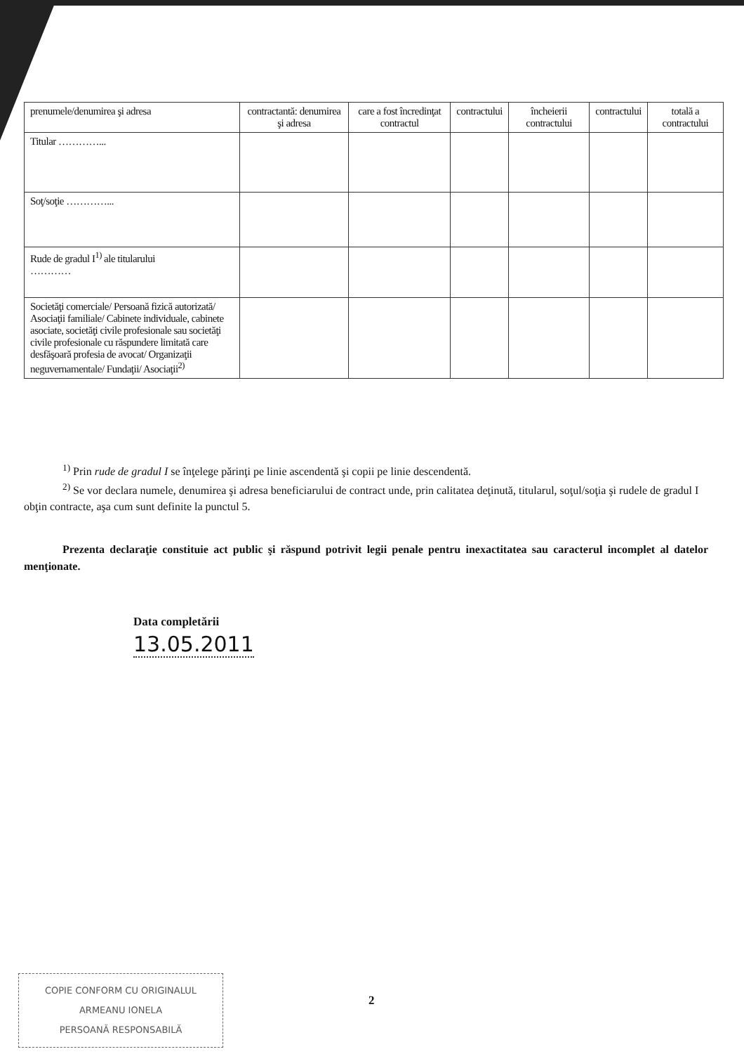| prenumele/denumirea şi adresa | contractantă: denumirea şi adresa | care a fost încredinţat contractul | contractului | încheierii contractului | contractului | totală a contractului |
| Titular …………... | | | | | | |
| Soţ/soţie …………... | | | | | | |
| Rude de gradul I<sup>1)</sup> ale titularului ………… | | | | | | |
| Societăţi comerciale/ Persoană fizică autorizată/ Asociaţii familiale/ Cabinete individuale, cabinete asociate, societăţi civile profesionale sau societăţi civile profesionale cu răspundere limitată care desfăşoară profesia de avocat/ Organizaţii neguvernamentale/ Fundaţii/ Asociaţii<sup>2)</sup> | | | | | | |
<sup>1)</sup> Prin rude de gradul I se înţelege părinţi pe linie ascendentă şi copii pe linie descendentă.
<sup>2)</sup> Se vor declara numele, denumirea şi adresa beneficiarului de contract unde, prin calitatea deţinută, titularul, soţul/soţia şi rudele de gradul I obţin contracte, aşa cum sunt definite la punctul 5.
Prezenta declaraţie constituie act public şi răspund potrivit legii penale pentru inexactitatea sau caracterul incomplet al datelor menţionate.
Data completării
13.05.2011
COPIE CONFORM CU ORIGINALUL
ARMEANU IONELA
PERSOANĂ RESPONSABILĂ
2